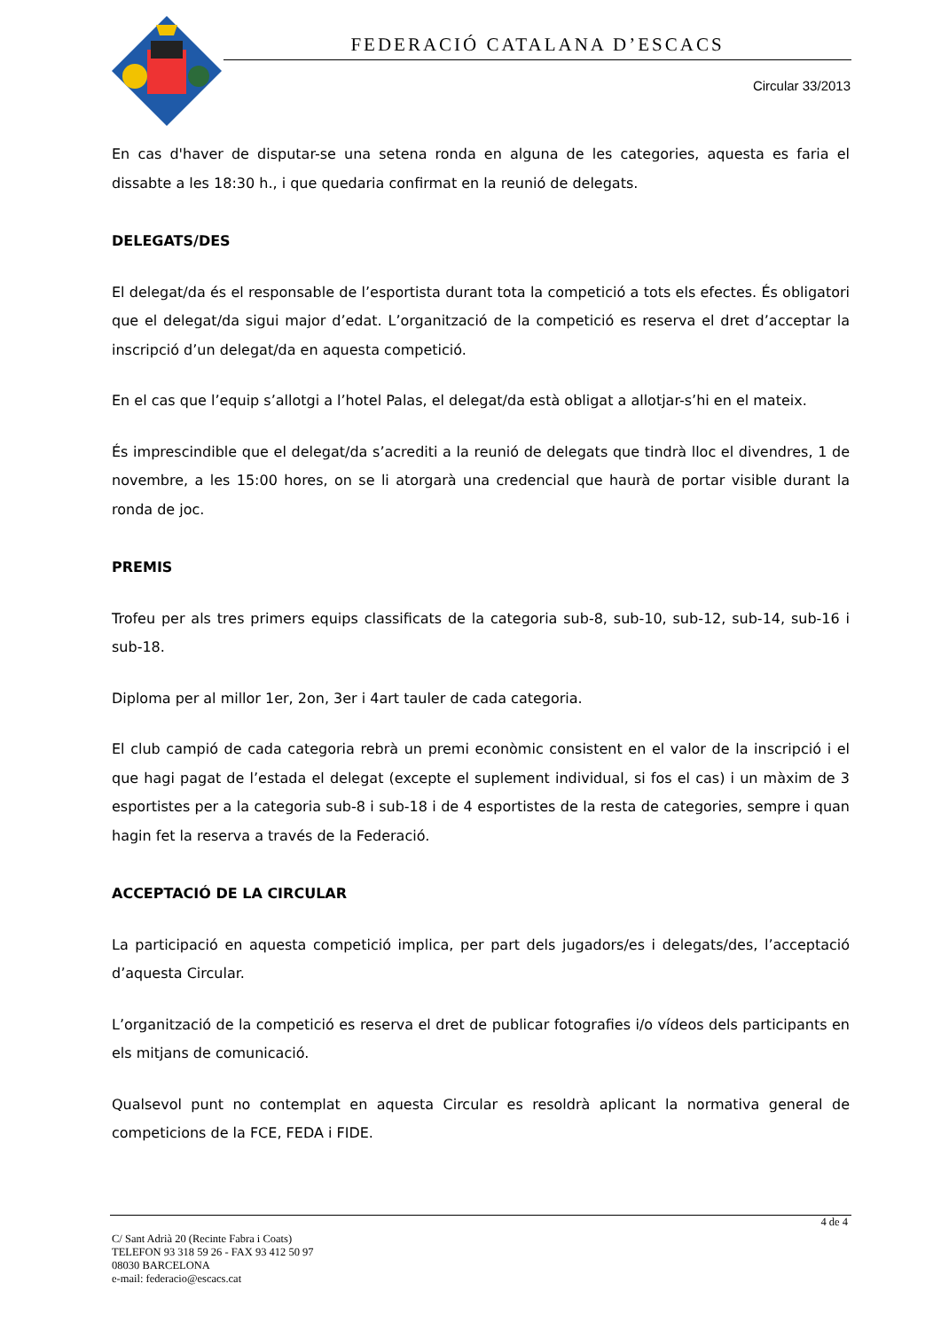FEDERACIÓ CATALANA D’ESCACS
Circular 33/2013
En cas d'haver de disputar-se una setena ronda en alguna de les categories, aquesta es faria el dissabte a les 18:30 h., i que quedaria confirmat en la reunió de delegats.
DELEGATS/DES
El delegat/da és el responsable de l’esportista durant tota la competició a tots els efectes. És obligatori que el delegat/da sigui major d’edat. L’organització de la competició es reserva el dret d’acceptar la inscripció d’un delegat/da en aquesta competició.
En el cas que l’equip s’allotgi a l’hotel Palas, el delegat/da està obligat a allotjar-s’hi en el mateix.
És imprescindible que el delegat/da s’acrediti a la reunió de delegats que tindrà lloc el divendres, 1 de novembre, a les 15:00 hores, on se li atorgarà una credencial que haurà de portar visible durant la ronda de joc.
PREMIS
Trofeu per als tres primers equips classificats de la categoria sub-8, sub-10, sub-12, sub-14, sub-16 i sub-18.
Diploma per al millor 1er, 2on, 3er i 4art tauler de cada categoria.
El club campió de cada categoria rebrà un premi econòmic consistent en el valor de la inscripció i el que hagi pagat de l’estada el delegat (excepte el suplement individual, si fos el cas) i un màxim de 3 esportistes per a la categoria sub-8 i sub-18 i de 4 esportistes de la resta de categories, sempre i quan hagin fet la reserva a través de la Federació.
ACCEPTACIÓ DE LA CIRCULAR
La participació en aquesta competició implica, per part dels jugadors/es i delegats/des, l’acceptació d’aquesta Circular.
L’organització de la competició es reserva el dret de publicar fotografies i/o vídeos dels participants en els mitjans de comunicació.
Qualsevol punt no contemplat en aquesta Circular es resoldrà aplicant la normativa general de competicions de la FCE, FEDA i FIDE.
4 de 4
C/ Sant Adrià 20 (Recinte Fabra i Coats)
TELEFON 93 318 59 26 - FAX 93 412 50 97
08030 BARCELONA
e-mail: federacio@escacs.cat